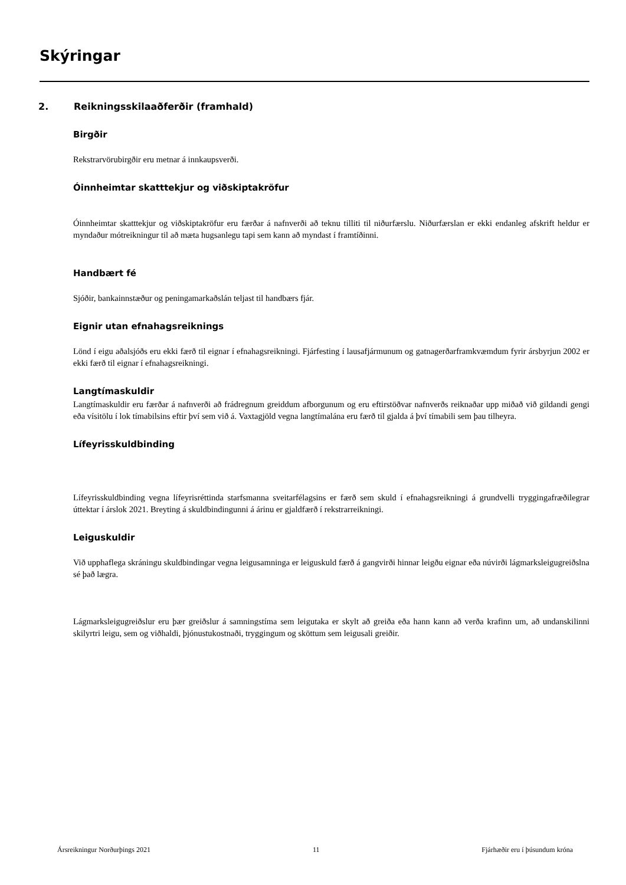Skýringar
2. Reikningsskilaaðferðir (framhald)
Birgðir
Rekstrarvörubirgðir eru metnar á innkaupsverði.
Óinnheimtar skatttekjur og viðskiptakröfur
Óinnheimtar skatttekjur og viðskiptakröfur eru færðar á nafnverði að teknu tilliti til niðurfærslu. Niðurfærslan er ekki endanleg afskrift heldur er myndaður mótreikningur til að mæta hugsanlegu tapi sem kann að myndast í framtíðinni.
Handbært fé
Sjóðir, bankainnstæður og peningamarkaðslán teljast til handbærs fjár.
Eignir utan efnahagsreiknings
Lönd í eigu aðalsjóðs eru ekki færð til eignar í efnahagsreikningi. Fjárfesting í lausafjármunum og gatnagerðarframkvæmdum fyrir ársbyrjun 2002 er ekki færð til eignar í efnahagsreikningi.
Langtímaskuldir
Langtímaskuldir eru færðar á nafnverði að frádregnum greiddum afborgunum og eru eftirstöðvar nafnverðs reiknaðar upp miðað við gildandi gengi eða vísitölu í lok tímabilsins eftir því sem við á. Vaxtagjöld vegna langtímalána eru færð til gjalda á því tímabili sem þau tilheyra.
Lífeyrisskuldbinding
Lífeyrisskuldbinding vegna lífeyrisréttinda starfsmanna sveitarfélagsins er færð sem skuld í efnahagsreikningi á grundvelli tryggingafræðilegrar úttektar í árslok 2021. Breyting á skuldbindingunni á árinu er gjaldfærð í rekstrarreikningi.
Leiguskuldir
Við upphaflega skráningu skuldbindingar vegna leigusamninga er leiguskuld færð á gangvirði hinnar leigðu eignar eða núvirði lágmarksleigugreiðslna sé það lægra.
Lágmarksleigugreiðslur eru þær greiðslur á samningstíma sem leigutaka er skylt að greiða eða hann kann að verða krafinn um, að undanskilinni skilyrtri leigu, sem og viðhaldi, þjónustukostnaði, tryggingum og sköttum sem leigusali greiðir.
Ársreikningur Norðurþings 2021 11 Fjárhæðir eru í þúsundum króna